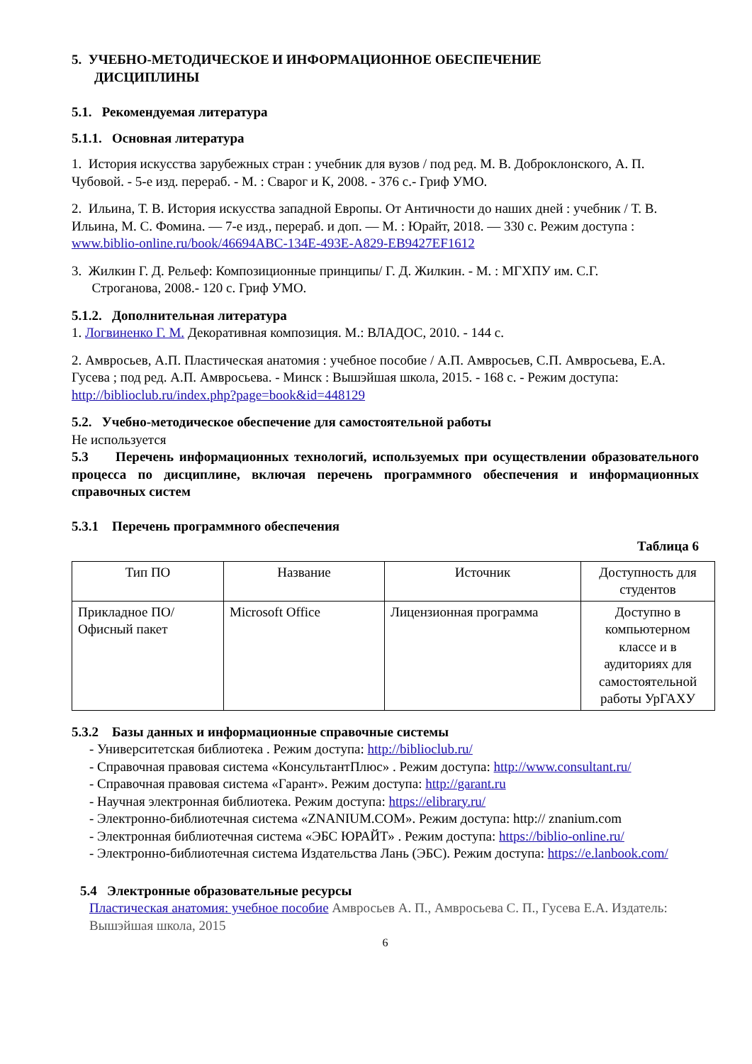5. УЧЕБНО-МЕТОДИЧЕСКОЕ И ИНФОРМАЦИОННОЕ ОБЕСПЕЧЕНИЕ
ДИСЦИПЛИНЫ
5.1. Рекомендуемая литература
5.1.1. Основная литература
1. История искусства зарубежных стран : учебник для вузов / под ред. М. В. Доброклонского, А. П. Чубовой. - 5-е изд. перераб. - М. : Сварог и К, 2008. - 376 с.- Гриф УМО.
2. Ильина, Т. В. История искусства западной Европы. От Античности до наших дней : учебник / Т. В. Ильина, М. С. Фомина. — 7-е изд., перераб. и доп. — М. : Юрайт, 2018. — 330 с. Режим доступа : www.biblio-online.ru/book/46694ABC-134E-493E-A829-EB9427EF1612
3. Жилкин Г. Д. Рельеф: Композиционные принципы/ Г. Д. Жилкин. - М. : МГХПУ им. С.Г.
Строганова, 2008.- 120 с. Гриф УМО.
5.1.2. Дополнительная литература
1. Логвиненко Г. М. Декоративная композиция. М.: ВЛАДОС, 2010. - 144 с.
2. Амвросьев, А.П. Пластическая анатомия : учебное пособие / А.П. Амвросьев, С.П. Амвросьева, Е.А. Гусева ; под ред. А.П. Амвросьева. - Минск : Вышэйшая школа, 2015. - 168 с. - Режим доступа: http://biblioclub.ru/index.php?page=book&id=448129
5.2. Учебно-методическое обеспечение для самостоятельной работы
Не используется
5.3 Перечень информационных технологий, используемых при осуществлении образовательного процесса по дисциплине, включая перечень программного обеспечения и информационных справочных систем
5.3.1 Перечень программного обеспечения
Таблица 6
| Тип ПО | Название | Источник | Доступность для студентов |
| --- | --- | --- | --- |
| Прикладное ПО/ Офисный пакет | Microsoft Office | Лицензионная программа | Доступно в компьютерном классе и в аудиториях для самостоятельной работы УрГАХУ |
5.3.2 Базы данных и информационные справочные системы
- Университетская библиотека . Режим доступа: http://biblioclub.ru/
- Справочная правовая система «КонсультантПлюс» . Режим доступа: http://www.consultant.ru/
- Справочная правовая система «Гарант». Режим доступа: http://garant.ru
- Научная электронная библиотека. Режим доступа: https://elibrary.ru/
- Электронно-библиотечная система «ZNANIUM.COM». Режим доступа: http:// znanium.com
- Электронная библиотечная система «ЭБС ЮРАЙТ» . Режим доступа: https://biblio-online.ru/
- Электронно-библиотечная система Издательства Лань (ЭБС). Режим доступа: https://e.lanbook.com/
5.4 Электронные образовательные ресурсы
Пластическая анатомия: учебное пособие Амвросьев А. П., Амвросьева С. П., Гусева Е.А. Издатель: Вышэйшая школа, 2015
6